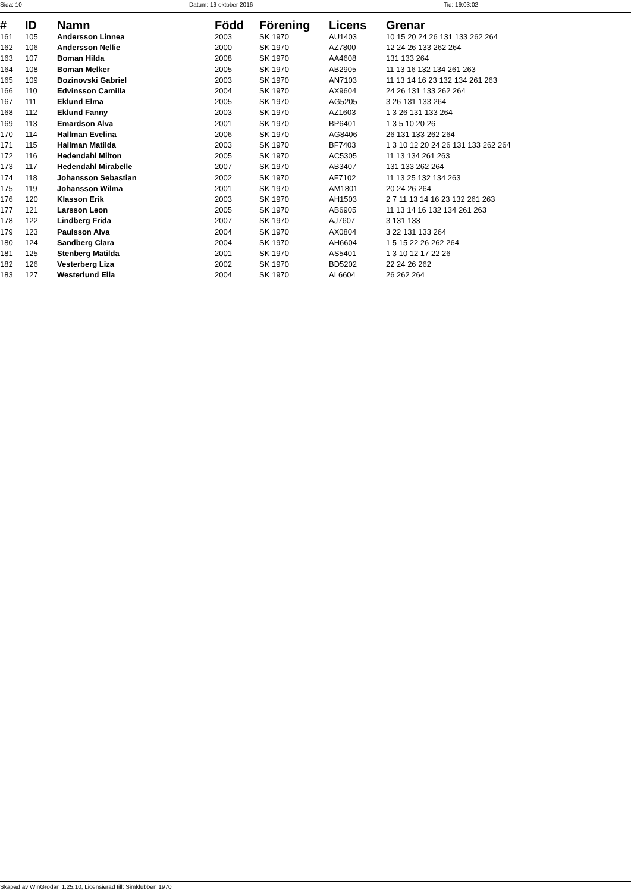Sida: 10 Datum: 19 oktober 2016 Tid: 19:03:02
| # | ID | Namn | Född | Förening | Licens | Grenar |
| --- | --- | --- | --- | --- | --- | --- |
| 161 | 105 | Andersson Linnea | 2003 | SK 1970 | AU1403 | 10 15 20 24 26 131 133 262 264 |
| 162 | 106 | Andersson Nellie | 2000 | SK 1970 | AZ7800 | 12 24 26 133 262 264 |
| 163 | 107 | Boman Hilda | 2008 | SK 1970 | AA4608 | 131 133 264 |
| 164 | 108 | Boman Melker | 2005 | SK 1970 | AB2905 | 11 13 16 132 134 261 263 |
| 165 | 109 | Bozinovski Gabriel | 2003 | SK 1970 | AN7103 | 11 13 14 16 23 132 134 261 263 |
| 166 | 110 | Edvinsson Camilla | 2004 | SK 1970 | AX9604 | 24 26 131 133 262 264 |
| 167 | 111 | Eklund Elma | 2005 | SK 1970 | AG5205 | 3 26 131 133 264 |
| 168 | 112 | Eklund Fanny | 2003 | SK 1970 | AZ1603 | 1 3 26 131 133 264 |
| 169 | 113 | Emardson Alva | 2001 | SK 1970 | BP6401 | 1 3 5 10 20 26 |
| 170 | 114 | Hallman Evelina | 2006 | SK 1970 | AG8406 | 26 131 133 262 264 |
| 171 | 115 | Hallman Matilda | 2003 | SK 1970 | BF7403 | 1 3 10 12 20 24 26 131 133 262 264 |
| 172 | 116 | Hedendahl Milton | 2005 | SK 1970 | AC5305 | 11 13 134 261 263 |
| 173 | 117 | Hedendahl Mirabelle | 2007 | SK 1970 | AB3407 | 131 133 262 264 |
| 174 | 118 | Johansson Sebastian | 2002 | SK 1970 | AF7102 | 11 13 25 132 134 263 |
| 175 | 119 | Johansson Wilma | 2001 | SK 1970 | AM1801 | 20 24 26 264 |
| 176 | 120 | Klasson Erik | 2003 | SK 1970 | AH1503 | 2 7 11 13 14 16 23 132 261 263 |
| 177 | 121 | Larsson Leon | 2005 | SK 1970 | AB6905 | 11 13 14 16 132 134 261 263 |
| 178 | 122 | Lindberg Frida | 2007 | SK 1970 | AJ7607 | 3 131 133 |
| 179 | 123 | Paulsson Alva | 2004 | SK 1970 | AX0804 | 3 22 131 133 264 |
| 180 | 124 | Sandberg Clara | 2004 | SK 1970 | AH6604 | 1 5 15 22 26 262 264 |
| 181 | 125 | Stenberg Matilda | 2001 | SK 1970 | AS5401 | 1 3 10 12 17 22 26 |
| 182 | 126 | Vesterberg Liza | 2002 | SK 1970 | BD5202 | 22 24 26 262 |
| 183 | 127 | Westerlund Ella | 2004 | SK 1970 | AL6604 | 26 262 264 |
Skapad av WinGrodan 1.25.10, Licensierad till: Simklubben 1970